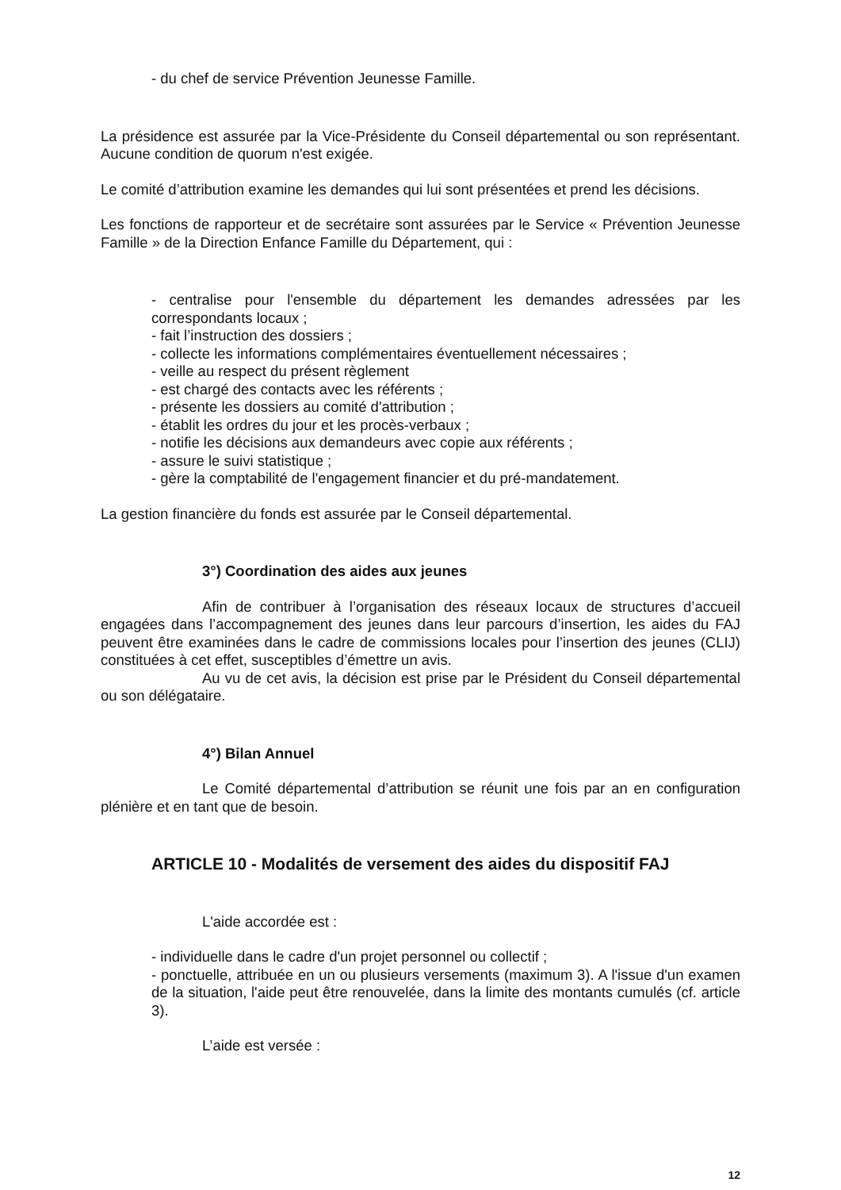- du chef de service Prévention Jeunesse Famille.
La présidence est assurée par la Vice-Présidente du Conseil départemental ou son représentant. Aucune condition de quorum n'est exigée.
Le comité d’attribution examine les demandes qui lui sont présentées et prend les décisions.
Les fonctions de rapporteur et de secrétaire sont assurées par le Service « Prévention Jeunesse Famille » de la Direction Enfance Famille du Département, qui :
- centralise pour l'ensemble du département les demandes adressées par les correspondants locaux ;
- fait l’instruction des dossiers ;
- collecte les informations complémentaires éventuellement nécessaires ;
- veille au respect du présent règlement
- est chargé des contacts avec les référents ;
- présente les dossiers au comité d'attribution ;
- établit les ordres du jour et les procès-verbaux ;
- notifie les décisions aux demandeurs avec copie aux référents ;
- assure le suivi statistique ;
- gère la comptabilité de l'engagement financier et du pré-mandatement.
La gestion financière du fonds est assurée par le Conseil départemental.
3°) Coordination des aides aux jeunes
Afin de contribuer à l’organisation des réseaux locaux de structures d’accueil engagées dans l’accompagnement des jeunes dans leur parcours d’insertion, les aides du FAJ peuvent être examinées dans le cadre de commissions locales pour l’insertion des jeunes (CLIJ) constituées à cet effet, susceptibles d’émettre un avis.
Au vu de cet avis, la décision est prise par le Président du Conseil départemental ou son délégataire.
4°) Bilan Annuel
Le Comité départemental d’attribution se réunit une fois par an en configuration plénière et en tant que de besoin.
ARTICLE 10 - Modalités de versement des aides du dispositif FAJ
L'aide accordée est :
- individuelle dans le cadre d'un projet personnel ou collectif ;
- ponctuelle, attribuée en un ou plusieurs versements (maximum 3). A l'issue d'un examen de la situation, l'aide peut être renouvelée, dans la limite des montants cumulés (cf. article 3).
L’aide est versée :
12